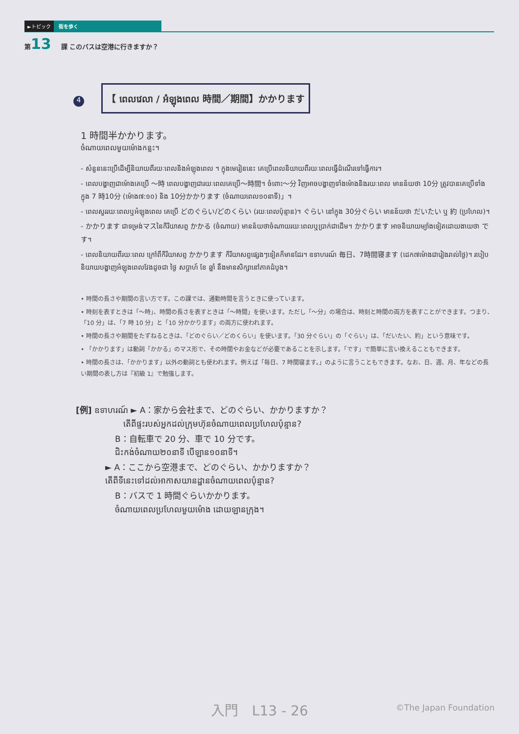►トピック 街を歩く
第13 課 このバスは空港に行きますか？
4 【 ពេលវេលា / អំឡុងពេល 時間／期間】かかります
1 時間半かかります。
ចំណាយពេលមួយម៉ោងកន្លះ។
- សំនួននេះប្រើដើម្បីនិយាយពីរយៈពេលនិងអំឡុងពេល ។ ក្នុងមេរៀននេះ គេប្រើពេលនិយាយពីរយៈពេលធ្វើដំណើរទៅធ្វើការ។
- ពេលបង្ហាញជាម៉ោងគេប្រើ ～時 ពេលបង្ហាញជារយៈពេលគេប្រើ～時間។ ចំពោះ～分 វិញអាចបង្ហាញទាំងម៉ោងនិងរយៈពេល មានន័យថា 10分 ត្រូវបានគេប្រើទាំងក្នុង 7 時10分 (ម៉ោង៧:១០) និង 10分かかります (ចំណាយពេល១០នាទី)」។
- ពេលសួររយៈពេលឬអំឡុងពេល គេប្រើ どのぐらい/どのくらい (រយៈពេលប៉ុន្មាន)។ ぐらい នៅក្នុង 30分ぐらい មានន័យថា だいたい ឬ 約 (ប្រហែល)។
- かかります ជាទម្រង់マスនៃកិរិយាសព្ទ かかる (ចំណាយ) មានន័យថាចំណាយរយៈពេលឬប្រាក់ជាដើម។ かかります អាចនិយាយម្យ៉ាងទៀតដោយងាយថា です។
- ពេលនិយាយពីរយៈពេល ក្រៅពីកិរិយាសព្ទ かかります កិរិយាសព្ទផ្សេងៗទៀតក៏មានដែរ។ ឧទាហរណ៍ 毎日、7時間寝ます (ដេក៧ម៉ោងជារៀងរាល់ថ្ងៃ)។ របៀបនិយាយបង្ហាញអំឡុងពេលវែងដូចជា ថ្ងៃ សប្តាហ៍ ខែ ឆ្នាំ នឹងមានសិក្សានៅភាគដំបូង។
• 時間の長さや期間の言い方です。この課では、通勤時間を言うときに使っています。
• 時刻を表すときは「～時」、時間の長さを表すときは「～時間」を使います。ただし「～分」の場合は、時刻と時間の両方を表すことができます。つまり、「10 分」は、「7 時 10 分」と「10 分かかります」の両方に使われます。
• 時間の長さや期間をたずねるときは、「どのぐらい／どのくらい」を使います。「30 分ぐらい」の「ぐらい」は、「だいたい、約」という意味です。
• 「かかります」は動詞「かかる」のマス形で、その時間やお金などが必要であることを示します。「です」で簡単に言い換えることもできます。
• 時間の長さは、「かかります」以外の動詞とも使われます。例えば「毎日、7 時間寝ます。」のように言うこともできます。なお、日、週、月、年などの長い期間の表し方は『初級 1』で勉強します。
[例] ឧទាហរណ៍ ► A：家から会社まで、どのぐらい、かかりますか？
តើពីផ្ទះរបស់អ្នកដល់ក្រុមហ៊ុនចំណាយពេលប្រហែលប៉ុន្មាន?
B：自転車で 20 分、車で 10 分です。
ជិះកង់ចំណាយ២០នាទី បើឡាន១០នាទី។
► A：ここから空港まで、どのぐらい、かかりますか？
តើពីទីនេះទៅដល់អាកាសយានដ្ឋានចំណាយពេលប៉ុន្មាន?
B：バスで 1 時間ぐらいかかります。
ចំណាយពេលប្រហែលមួយម៉ោង ដោយឡានក្រុង។
入門　L13 - 26
©The Japan Foundation